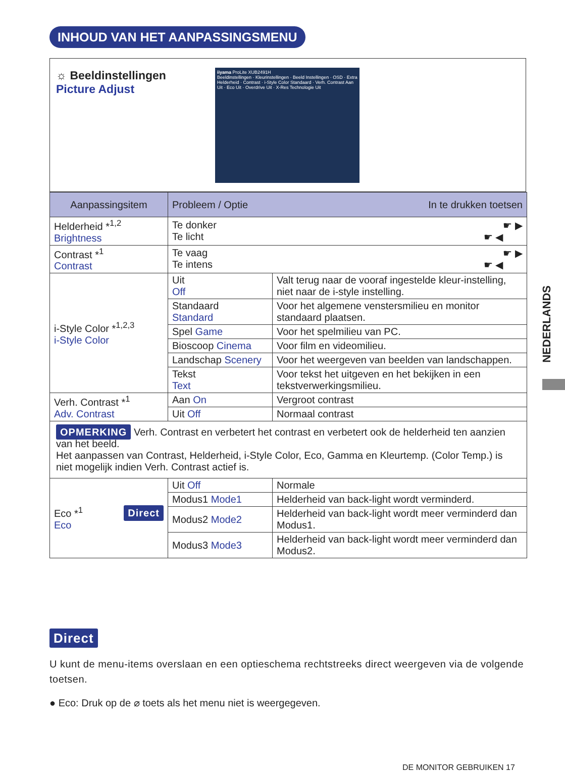INHOUD VAN HET AANPASSINGSMENU
☼ Beeldinstellingen
Picture Adjust
iiyama ProLite XUB2491H
Beeldinstellingen · Kleurinstellingen · Beeld Instellingen · OSD · Extra
Helderheid · Contrast · i-Style Color Standaard · Verh. Contrast Aan Uit · Eco Uit · Overdrive Uit · X-Res Technologie Uit
| Aanpassingsitem | Probleem / Optie In te drukken toetsen | |
| --- | --- | --- |
| Helderheid *<sup>1,2</sup> Brightness | Te donker ☛ ▶ Te licht ☛ ◀ | |
| Contrast *<sup>1</sup> Contrast | Te vaag ☛ ▶ Te intens ☛ ◀ | |
| i-Style Color *<sup>1,2,3</sup> i-Style Color | Uit Off | Valt terug naar de vooraf ingestelde kleur-instelling, niet naar de i-style instelling. |
| | Standaard Standard | Voor het algemene venstersmilieu en monitor standaard plaatsen. |
| | Spel Game | Voor het spelmilieu van PC. |
| | Bioscoop Cinema | Voor film en videomilieu. |
| | Landschap Scenery | Voor het weergeven van beelden van landschappen. |
| | Tekst Text | Voor tekst het uitgeven en het bekijken in een tekstverwerkingsmilieu. |
| Verh. Contrast *<sup>1</sup> Adv. Contrast | Aan On | Vergroot contrast |
| | Uit Off | Normaal contrast |
| OPMERKING Verh. Contrast en verbetert het contrast en verbetert ook de helderheid ten aanzien van het beeld. Het aanpassen van Contrast, Helderheid, i-Style Color, Eco, Gamma en Kleurtemp. (Color Temp.) is niet mogelijk indien Verh. Contrast actief is. | | |
| Eco *<sup>1</sup> Direct Eco | Uit Off | Normale |
| | Modus1 Mode1 | Helderheid van back-light wordt verminderd. |
| | Modus2 Mode2 | Helderheid van back-light wordt meer verminderd dan Modus1. |
| | Modus3 Mode3 | Helderheid van back-light wordt meer verminderd dan Modus2. |
NEDERLANDS
Direct
U kunt de menu-items overslaan en een optieschema rechtstreeks direct weergeven via de volgende toetsen.
● Eco: Druk op de ⌀ toets als het menu niet is weergegeven.
DE MONITOR GEBRUIKEN 17